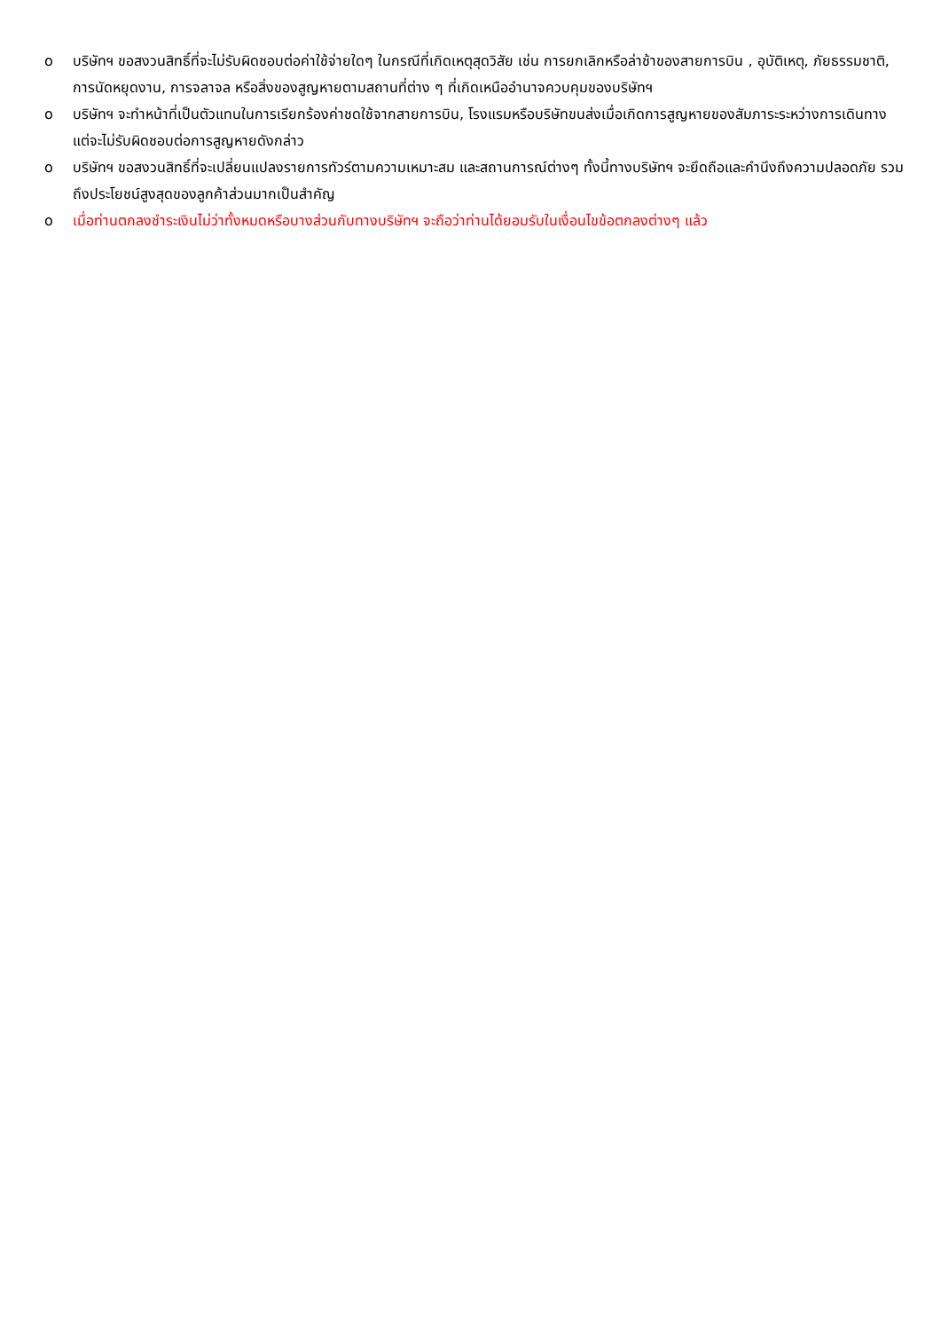o บริษัทฯ ขอสงวนสิทธิ์ที่จะไม่รับผิดชอบต่อค่าใช้จ่ายใดๆ ในกรณีที่เกิดเหตุสุดวิสัย เช่น การยกเลิกหรือล่าช้าของสายการบิน , อุบัติเหตุ, ภัยธรรมชาติ, การนัดหยุดงาน, การจลาจล หรือสิ่งของสูญหายตามสถานที่ต่าง ๆ ที่เกิดเหนืออำนาจควบคุมของบริษัทฯ
o บริษัทฯ จะทำหน้าที่เป็นตัวแทนในการเรียกร้องค่าชดใช้จากสายการบิน, โรงแรมหรือบริษัทขนส่งเมื่อเกิดการสูญหายของสัมภาระระหว่างการเดินทาง แต่จะไม่รับผิดชอบต่อการสูญหายดังกล่าว
o บริษัทฯ ขอสงวนสิทธิ์ที่จะเปลี่ยนแปลงรายการทัวร์ตามความเหมาะสม และสถานการณ์ต่างๆ ทั้งนี้ทางบริษัทฯ จะยึดถือและคำนึงถึงความปลอดภัย รวมถึงประโยชน์สูงสุดของลูกค้าส่วนมากเป็นสำคัญ
o เมื่อท่านตกลงชำระเงินไม่ว่าทั้งหมดหรือบางส่วนกับทางบริษัทฯ จะถือว่าท่านได้ยอมรับในเงื่อนไขข้อตกลงต่างๆ แล้ว